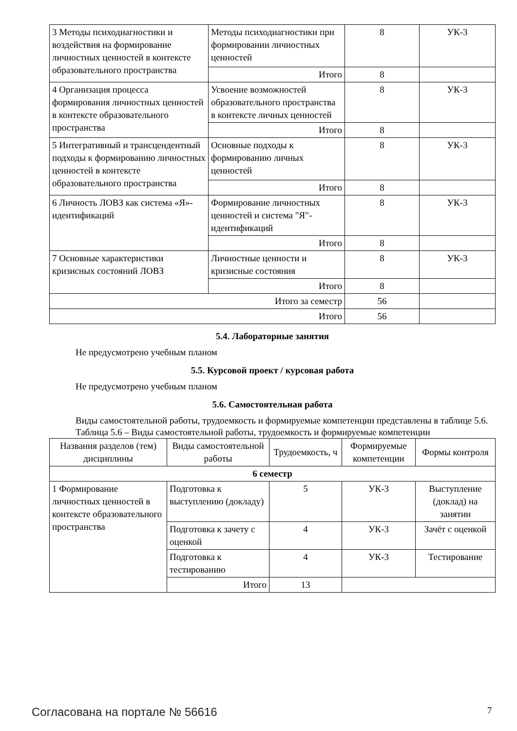| 3 Методы психодиагностики и воздействия на формирование личностных ценностей в контексте образовательного пространства | Методы психодиагностики при формировании личностных ценностей | 8 | УК-3 |
| | Итого | 8 | |
| 4 Организация процесса формирования личностных ценностей в контексте образовательного пространства | Усвоение возможностей образовательного пространства в контексте личных ценностей | 8 | УК-3 |
| | Итого | 8 | |
| 5 Интегративный и трансцендентный подходы к формированию личностных ценностей в контексте образовательного пространства | Основные подходы к формированию личных ценностей | 8 | УК-3 |
| | Итого | 8 | |
| 6 Личность ЛОВЗ как система «Я»-идентификаций | Формирование личностных ценностей и система "Я"-идентификаций | 8 | УК-3 |
| | Итого | 8 | |
| 7 Основные характеристики кризисных состояний ЛОВЗ | Личностные ценности и кризисные состояния | 8 | УК-3 |
| | Итого | 8 | |
| Итого за семестр | | 56 | |
| Итого | | 56 | |
5.4. Лабораторные занятия
Не предусмотрено учебным планом
5.5. Курсовой проект / курсовая работа
Не предусмотрено учебным планом
5.6. Самостоятельная работа
Виды самостоятельной работы, трудоемкость и формируемые компетенции представлены в таблице 5.6.
Таблица 5.6 – Виды самостоятельной работы, трудоемкость и формируемые компетенции
| Названия разделов (тем) дисциплины | Виды самостоятельной работы | Трудоемкость, ч | Формируемые компетенции | Формы контроля |
| --- | --- | --- | --- | --- |
| 6 семестр | | | | |
| 1 Формирование личностных ценностей в контексте образовательного пространства | Подготовка к выступлению (докладу) | 5 | УК-3 | Выступление (доклад) на занятии |
| | Подготовка к зачету с оценкой | 4 | УК-3 | Зачёт с оценкой |
| | Подготовка к тестированию | 4 | УК-3 | Тестирование |
| | Итого | 13 | | |
Согласована на портале № 56616 7